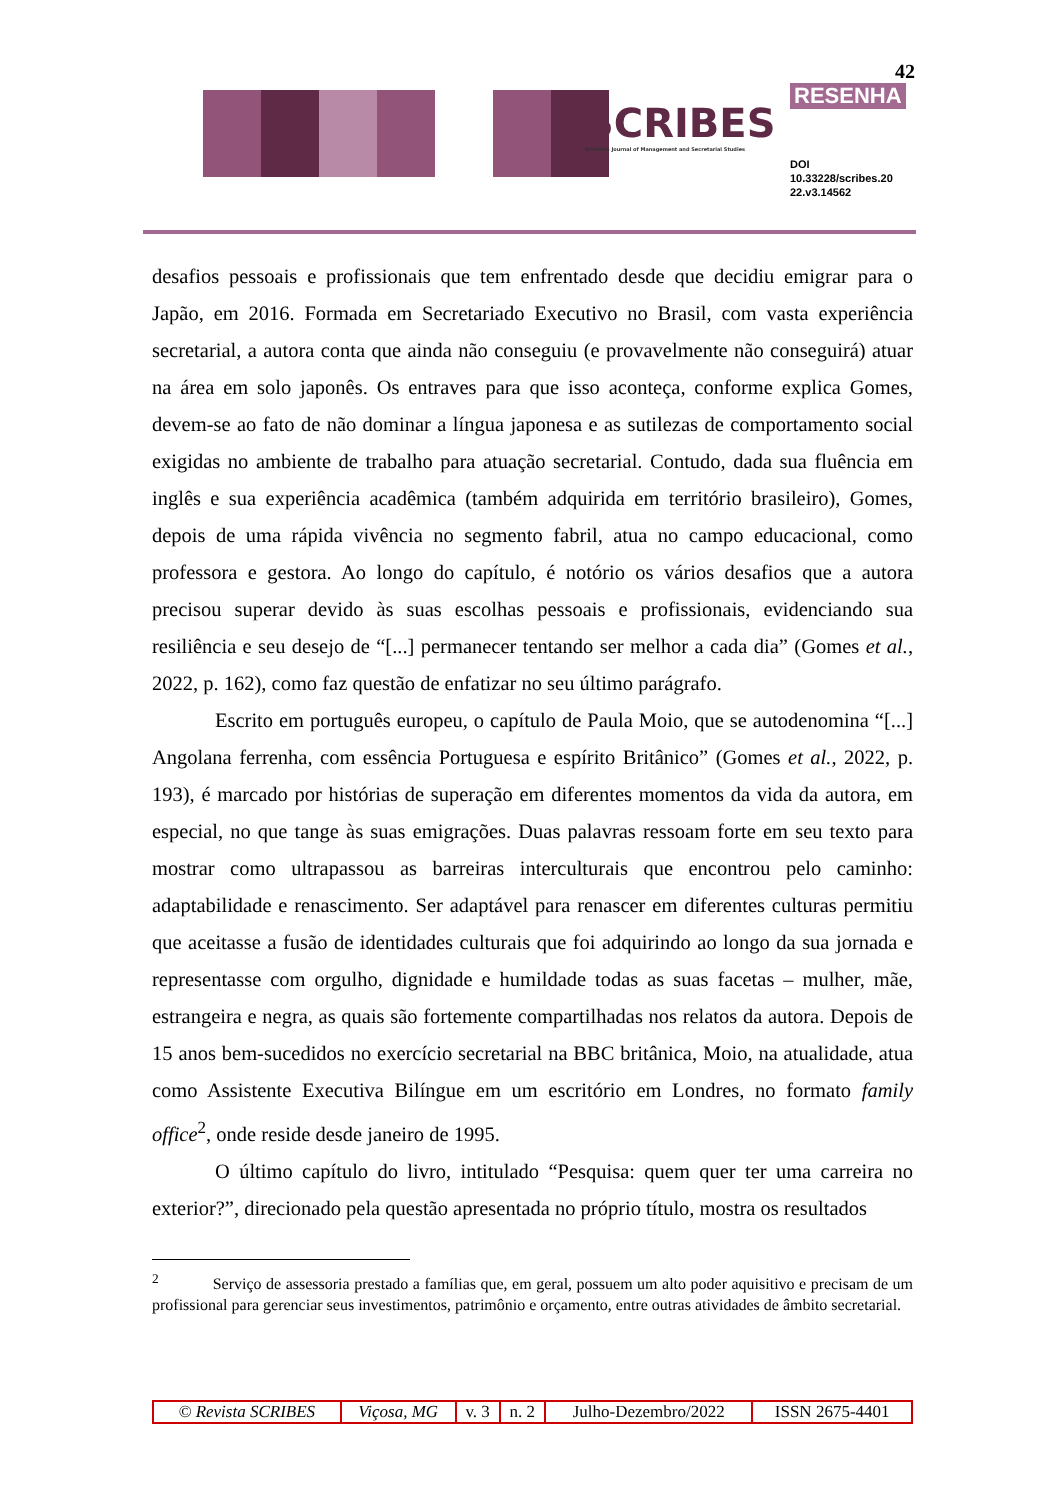SCRIBES
Brazilian Journal of Management and Secretarial Studies
42
RESENHA
DOI
10.33228/scribes.20
22.v3.14562
desafios pessoais e profissionais que tem enfrentado desde que decidiu emigrar para o Japão, em 2016. Formada em Secretariado Executivo no Brasil, com vasta experiência secretarial, a autora conta que ainda não conseguiu (e provavelmente não conseguirá) atuar na área em solo japonês. Os entraves para que isso aconteça, conforme explica Gomes, devem-se ao fato de não dominar a língua japonesa e as sutilezas de comportamento social exigidas no ambiente de trabalho para atuação secretarial. Contudo, dada sua fluência em inglês e sua experiência acadêmica (também adquirida em território brasileiro), Gomes, depois de uma rápida vivência no segmento fabril, atua no campo educacional, como professora e gestora. Ao longo do capítulo, é notório os vários desafios que a autora precisou superar devido às suas escolhas pessoais e profissionais, evidenciando sua resiliência e seu desejo de “[...] permanecer tentando ser melhor a cada dia” (Gomes et al., 2022, p. 162), como faz questão de enfatizar no seu último parágrafo.
Escrito em português europeu, o capítulo de Paula Moio, que se autodenomina “[...] Angolana ferrenha, com essência Portuguesa e espírito Britânico” (Gomes et al., 2022, p. 193), é marcado por histórias de superação em diferentes momentos da vida da autora, em especial, no que tange às suas emigrações. Duas palavras ressoam forte em seu texto para mostrar como ultrapassou as barreiras interculturais que encontrou pelo caminho: adaptabilidade e renascimento. Ser adaptável para renascer em diferentes culturas permitiu que aceitasse a fusão de identidades culturais que foi adquirindo ao longo da sua jornada e representasse com orgulho, dignidade e humildade todas as suas facetas – mulher, mãe, estrangeira e negra, as quais são fortemente compartilhadas nos relatos da autora. Depois de 15 anos bem-sucedidos no exercício secretarial na BBC britânica, Moio, na atualidade, atua como Assistente Executiva Bilíngue em um escritório em Londres, no formato family office<sup>2</sup>, onde reside desde janeiro de 1995.
O último capítulo do livro, intitulado “Pesquisa: quem quer ter uma carreira no exterior?”, direcionado pela questão apresentada no próprio título, mostra os resultados
<sup>2</sup> Serviço de assessoria prestado a famílias que, em geral, possuem um alto poder aquisitivo e precisam de um profissional para gerenciar seus investimentos, patrimônio e orçamento, entre outras atividades de âmbito secretarial.
| © Revista SCRIBES | Viçosa, MG | v. 3 | n. 2 | Julho-Dezembro/2022 | ISSN 2675-4401 |